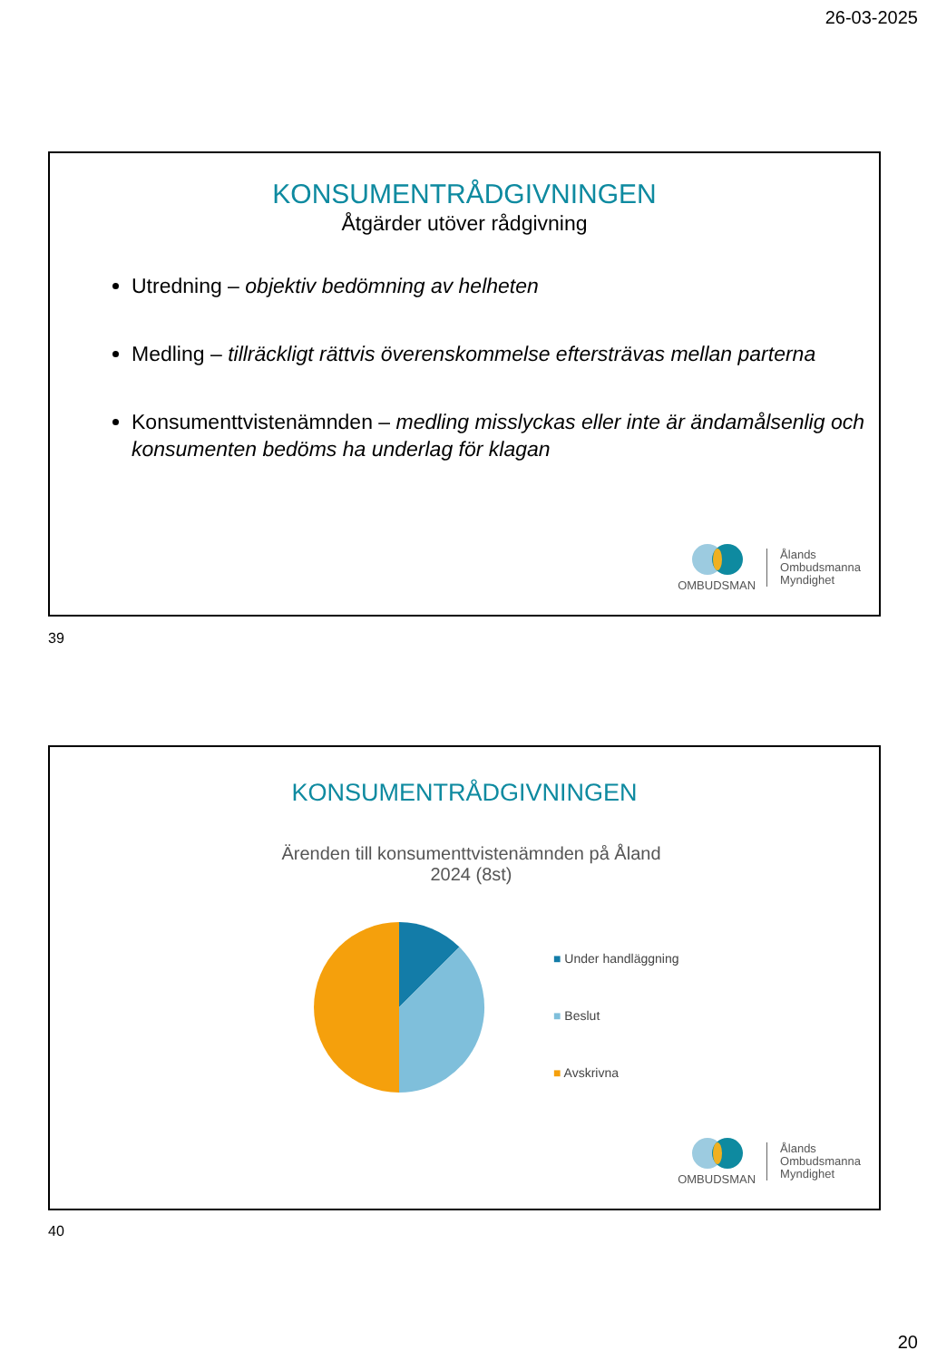26-03-2025
KONSUMENTRÅDGIVNINGEN
Åtgärder utöver rådgivning
Utredning – objektiv bedömning av helheten
Medling – tillräckligt rättvis överenskommelse eftersträvas mellan parterna
Konsumenttvistenämnden – medling misslyckas eller inte är ändamålsenlig och konsumenten bedöms ha underlag för klagan
OMBUDSMAN
Ålands
Ombudsmanna
Myndighet
39
KONSUMENTRÅDGIVNINGEN
Ärenden till konsumenttvistenämnden på Åland
2024 (8st)
■ Under handläggning
■ Beslut
■ Avskrivna
OMBUDSMAN
Ålands
Ombudsmanna
Myndighet
40
20